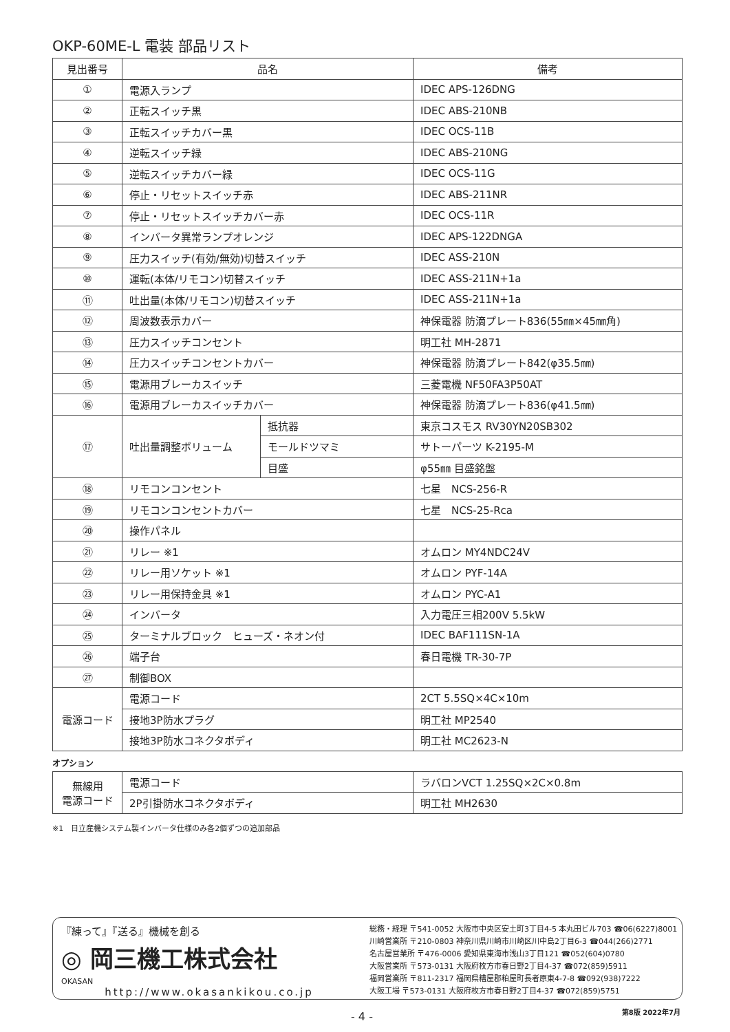OKP-60ME-L 電装 部品リスト
| 見出番号 | 品名 | | 備考 |
| --- | --- | --- | --- |
| ① | 電源入ランプ | | IDEC APS-126DNG |
| ② | 正転スイッチ黒 | | IDEC ABS-210NB |
| ③ | 正転スイッチカバー黒 | | IDEC OCS-11B |
| ④ | 逆転スイッチ緑 | | IDEC ABS-210NG |
| ⑤ | 逆転スイッチカバー緑 | | IDEC OCS-11G |
| ⑥ | 停止・リセットスイッチ赤 | | IDEC ABS-211NR |
| ⑦ | 停止・リセットスイッチカバー赤 | | IDEC OCS-11R |
| ⑧ | インバータ異常ランプオレンジ | | IDEC APS-122DNGA |
| ⑨ | 圧力スイッチ(有効/無効)切替スイッチ | | IDEC ASS-210N |
| ⑩ | 運転(本体/リモコン)切替スイッチ | | IDEC ASS-211N+1a |
| ⑪ | 吐出量(本体/リモコン)切替スイッチ | | IDEC ASS-211N+1a |
| ⑫ | 周波数表示カバー | | 神保電器 防滴プレート836(55㎜×45㎜角) |
| ⑬ | 圧力スイッチコンセント | | 明工社 MH-2871 |
| ⑭ | 圧力スイッチコンセントカバー | | 神保電器 防滴プレート842(φ35.5㎜) |
| ⑮ | 電源用ブレーカスイッチ | | 三菱電機 NF50FA3P50AT |
| ⑯ | 電源用ブレーカスイッチカバー | | 神保電器 防滴プレート836(φ41.5㎜) |
| ⑰ | 吐出量調整ボリューム | 抵抗器 | 東京コスモス RV30YN20SB302 |
| | | モールドツマミ | サトーパーツ K-2195-M |
| | | 目盛 | φ55㎜ 目盛銘盤 |
| ⑱ | リモコンコンセント | | 七星 NCS-256-R |
| ⑲ | リモコンコンセントカバー | | 七星 NCS-25-Rca |
| ⑳ | 操作パネル | | |
| ㉑ | リレー ※1 | | オムロン MY4NDC24V |
| ㉒ | リレー用ソケット ※1 | | オムロン PYF-14A |
| ㉓ | リレー用保持金具 ※1 | | オムロン PYC-A1 |
| ㉔ | インバータ | | 入力電圧三相200V 5.5kW |
| ㉕ | ターミナルブロック ヒューズ・ネオン付 | | IDEC BAF111SN-1A |
| ㉖ | 端子台 | | 春日電機 TR-30-7P |
| ㉗ | 制御BOX | | |
| 電源コード | 電源コード | | 2CT 5.5SQ×4C×10m |
| | 接地3P防水プラグ | | 明工社 MP2540 |
| | 接地3P防水コネクタボディ | | 明工社 MC2623-N |
オプション
| 無線用 電源コード | 電源コード | ラバロンVCT 1.25SQ×2C×0.8m |
| | 2P引掛防水コネクタボディ | 明工社 MH2630 |
※1　日立産機システム製インバータ仕様のみ各2個ずつの追加部品
『練って』『送る』機械を創る
◎ 岡三機工株式会社
OKASAN
http://www.okasankikou.co.jp
総務・経理 〒541-0052 大阪市中央区安土町3丁目4-5 本丸田ビル703 ☎06(6227)8001
川崎営業所 〒210-0803 神奈川県川崎市川崎区川中島2丁目6-3 ☎044(266)2771
名古屋営業所 〒476-0006 愛知県東海市浅山3丁目121 ☎052(604)0780
大阪営業所 〒573-0131 大阪府枚方市春日野2丁目4-37 ☎072(859)5911
福岡営業所 〒811-2317 福岡県糟屋郡粕屋町長者原東4-7-8 ☎092(938)7222
大阪工場 〒573-0131 大阪府枚方市春日野2丁目4-37 ☎072(859)5751
- 4 - 第8版 2022年7月